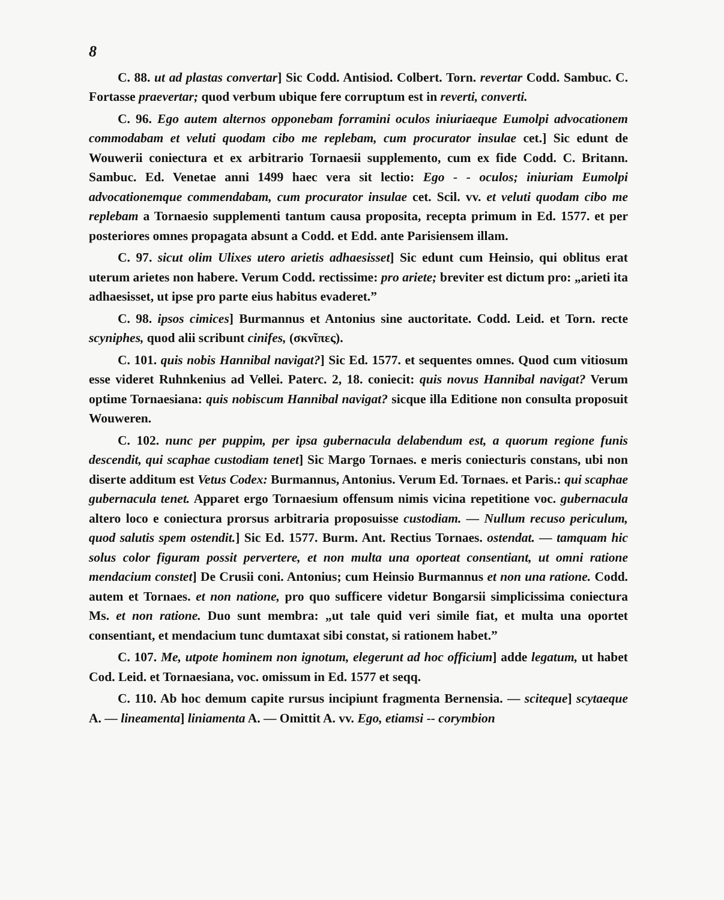8
C. 88. ut ad plastas convertar] Sic Codd. Antisiod. Colbert. Torn. revertar Codd. Sambuc. C. Fortasse praevertar; quod verbum ubique fere corruptum est in reverti, converti.
C. 96. Ego autem alternos opponebam forramini oculos iniuriaeque Eumolpi advocationem commodabam et veluti quodam cibo me replebam, cum procurator insulae cet.] Sic edunt de Wouwerii coniectura et ex arbitrario Tornaesii supplemento, cum ex fide Codd. C. Britann. Sambuc. Ed. Venetae anni 1499 haec vera sit lectio: Ego - - oculos; iniuriam Eumolpi advocationemque commendabam, cum procurator insulae cet. Scil. vv. et veluti quodam cibo me replebam a Tornaesio supplementi tantum causa proposita, recepta primum in Ed. 1577. et per posteriores omnes propagata absunt a Codd. et Edd. ante Parisiensem illam.
C. 97. sicut olim Ulixes utero arietis adhaesisset] Sic edunt cum Heinsio, qui oblitus erat uterum arietes non habere. Verum Codd. rectissime: pro ariete; breviter est dictum pro: „arieti ita adhaesisset, ut ipse pro parte eius habitus evaderet.”
C. 98. ipsos cimices] Burmannus et Antonius sine auctoritate. Codd. Leid. et Torn. recte scyniphes, quod alii scribunt cinifes, (σκνῖπες).
C. 101. quis nobis Hannibal navigat?] Sic Ed. 1577. et sequentes omnes. Quod cum vitiosum esse videret Ruhnkenius ad Vellei. Paterc. 2, 18. coniecit: quis novus Hannibal navigat? Verum optime Tornaesiana: quis nobiscum Hannibal navigat? sicque illa Editione non consulta proposuit Wouweren.
C. 102. nunc per puppim, per ipsa gubernacula delabendum est, a quorum regione funis descendit, qui scaphae custodiam tenet] Sic Margo Tornaes. e meris coniecturis constans, ubi non diserte additum est Vetus Codex: Burmannus, Antonius. Verum Ed. Tornaes. et Paris.: qui scaphae gubernacula tenet. Apparet ergo Tornaesium offensum nimis vicina repetitione voc. gubernacula altero loco e coniectura prorsus arbitraria proposuisse custodiam. — Nullum recuso periculum, quod salutis spem ostendit.] Sic Ed. 1577. Burm. Ant. Rectius Tornaes. ostendat. — tamquam hic solus color figuram possit pervertere, et non multa una oporteat consentiant, ut omni ratione mendacium constet] De Crusii coni. Antonius; cum Heinsio Burmannus et non una ratione. Codd. autem et Tornaes. et non natione, pro quo sufficere videtur Bongarsii simplicissima coniectura Ms. et non ratione. Duo sunt membra: „ut tale quid veri simile fiat, et multa una oportet consentiant, et mendacium tunc dumtaxat sibi constat, si rationem habet.”
C. 107. Me, utpote hominem non ignotum, elegerunt ad hoc officium] adde legatum, ut habet Cod. Leid. et Tornaesiana, voc. omissum in Ed. 1577 et seqq.
C. 110. Ab hoc demum capite rursus incipiunt fragmenta Bernensia. — sciteque] scytaeque A. — lineamenta] liniamenta A. — Omittit A. vv. Ego, etiamsi -- corymbion